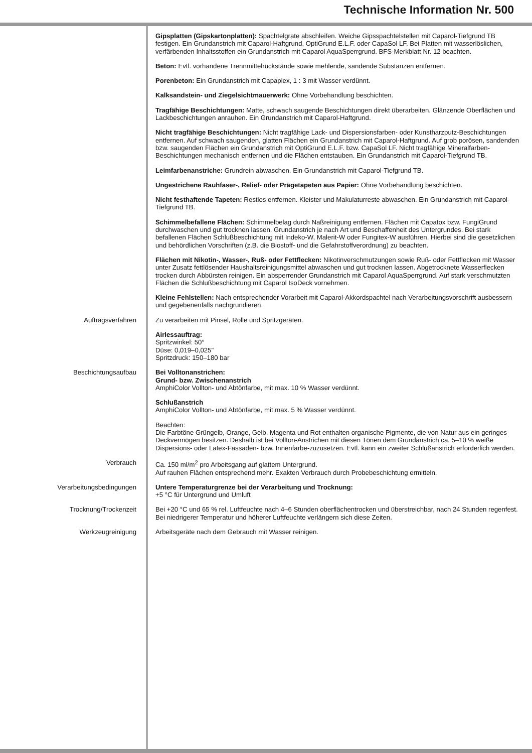Technische Information Nr. 500
Gipsplatten (Gipskartonplatten): Spachtelgrate abschleifen. Weiche Gipsspachtelstellen mit Caparol-Tiefgrund TB festigen. Ein Grundanstrich mit Caparol-Haftgrund, OptiGrund E.L.F. oder CapaSol LF. Bei Platten mit wasserlöslichen, verfärbenden Inhaltsstoffen ein Grundanstrich mit Caparol AquaSperrgrund. BFS-Merkblatt Nr. 12 beachten.
Beton: Evtl. vorhandene Trennmittelrückstände sowie mehlende, sandende Substanzen entfernen.
Porenbeton: Ein Grundanstrich mit Capaplex, 1 : 3 mit Wasser verdünnt.
Kalksandstein- und Ziegelsichtmauerwerk: Ohne Vorbehandlung beschichten.
Tragfähige Beschichtungen: Matte, schwach saugende Beschichtungen direkt überarbeiten. Glänzende Oberflächen und Lackbeschichtungen anrauhen. Ein Grundanstrich mit Caparol-Haftgrund.
Nicht tragfähige Beschichtungen: Nicht tragfähige Lack- und Dispersionsfarben- oder Kunstharzputz-Beschichtungen entfernen. Auf schwach saugenden, glatten Flächen ein Grundanstrich mit Caparol-Haftgrund. Auf grob porösen, sandenden bzw. saugenden Flächen ein Grundanstrich mit OptiGrund E.L.F. bzw. CapaSol LF. Nicht tragfähige Mineralfarben-Beschichtungen mechanisch entfernen und die Flächen entstauben. Ein Grundanstrich mit Caparol-Tiefgrund TB.
Leimfarbenanstriche: Grundrein abwaschen. Ein Grundanstrich mit Caparol-Tiefgrund TB.
Ungestrichene Rauhfaser-, Relief- oder Prägetapeten aus Papier: Ohne Vorbehandlung beschichten.
Nicht festhaftende Tapeten: Restlos entfernen. Kleister und Makulaturreste abwaschen. Ein Grundanstrich mit Caparol-Tiefgrund TB.
Schimmelbefallene Flächen: Schimmelbelag durch Naßreinigung entfernen. Flächen mit Capatox bzw. FungiGrund durchwaschen und gut trocknen lassen. Grundanstrich je nach Art und Beschaffenheit des Untergrundes. Bei stark befallenen Flächen Schlußbeschichtung mit Indeko-W, Malerit-W oder Fungitex-W ausführen. Hierbei sind die gesetzlichen und behördlichen Vorschriften (z.B. die Biostoff- und die Gefahrstoffverordnung) zu beachten.
Flächen mit Nikotin-, Wasser-, Ruß- oder Fettflecken: Nikotinverschmutzungen sowie Ruß- oder Fettflecken mit Wasser unter Zusatz fettlösender Haushaltsreinigungsmittel abwaschen und gut trocknen lassen. Abgetrocknete Wasserflecken trocken durch Abbürsten reinigen. Ein absperrender Grundanstrich mit Caparol AquaSperrgrund. Auf stark verschmutzten Flächen die Schlußbeschichtung mit Caparol IsoDeck vornehmen.
Kleine Fehlstellen: Nach entsprechender Vorarbeit mit Caparol-Akkordspachtel nach Verarbeitungsvorschrift ausbessern und gegebenenfalls nachgrundieren.
Auftragsverfahren Zu verarbeiten mit Pinsel, Rolle und Spritzgeräten.
Airlessauftrag:
Spritzwinkel: 50°
Düse: 0,019–0,025"
Spritzdruck: 150–180 bar
Beschichtungsaufbau Bei Volltonanstrichen:
Grund- bzw. Zwischenanstrich
AmphiColor Vollton- und Abtönfarbe, mit max. 10 % Wasser verdünnt.
Schlußanstrich
AmphiColor Vollton- und Abtönfarbe, mit max. 5 % Wasser verdünnt.
Beachten:
Die Farbtöne Grüngelb, Orange, Gelb, Magenta und Rot enthalten organische Pigmente, die von Natur aus ein geringes Deckvermögen besitzen. Deshalb ist bei Vollton-Anstrichen mit diesen Tönen dem Grundanstrich ca. 5–10 % weiße Dispersions- oder Latex-Fassaden- bzw. Innenfarbe-zuzusetzen. Evtl. kann ein zweiter Schlußanstrich erforderlich werden.
Verbrauch Ca. 150 ml/m<sup>2</sup> pro Arbeitsgang auf glattem Untergrund.
Auf rauhen Flächen entsprechend mehr. Exakten Verbrauch durch Probebeschichtung ermitteln.
Verarbeitungsbedingungen Untere Temperaturgrenze bei der Verarbeitung und Trocknung:
+5 °C für Untergrund und Umluft
Trocknung/Trockenzeit Bei +20 °C und 65 % rel. Luftfeuchte nach 4–6 Stunden oberflächentrocken und überstreichbar, nach 24 Stunden regenfest. Bei niedrigerer Temperatur und höherer Luftfeuchte verlängern sich diese Zeiten.
Werkzeugreinigung Arbeitsgeräte nach dem Gebrauch mit Wasser reinigen.